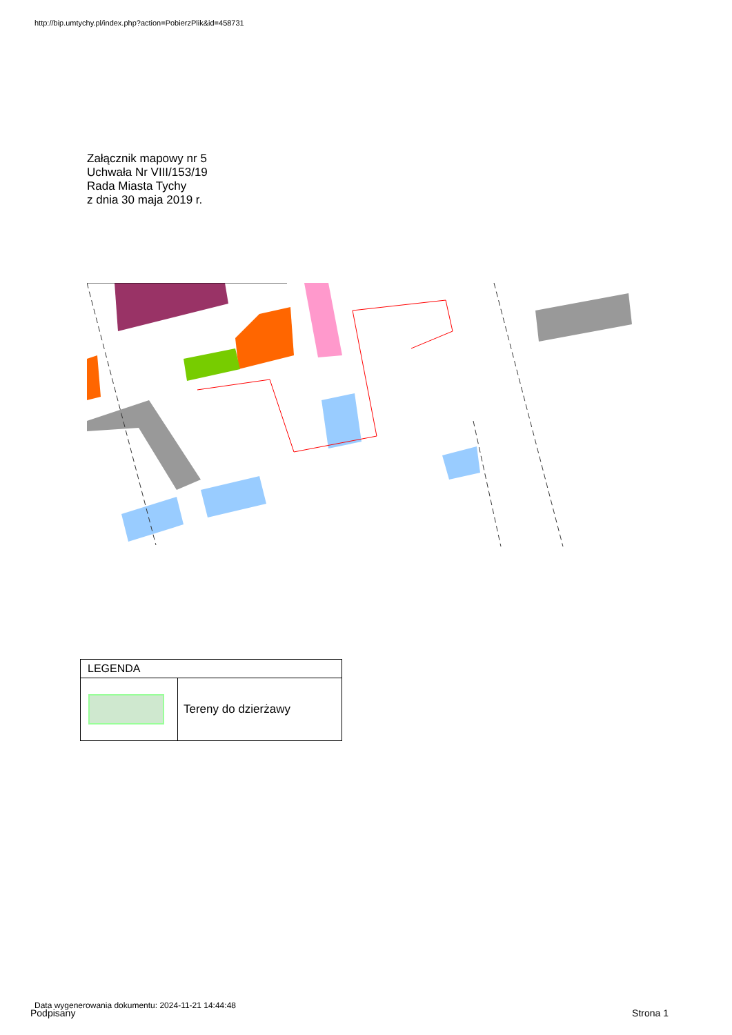http://bip.umtychy.pl/index.php?action=PobierzPlik&id=458731
Załącznik mapowy nr 5
Uchwała Nr VIII/153/19
Rada Miasta Tychy
z dnia 30 maja 2019 r.
| LEGENDA | |
| --- | --- |
| | Tereny do dzierżawy |
Data wygenerowania dokumentu: 2024-11-21 14:44:48
Podpisany Strona 1